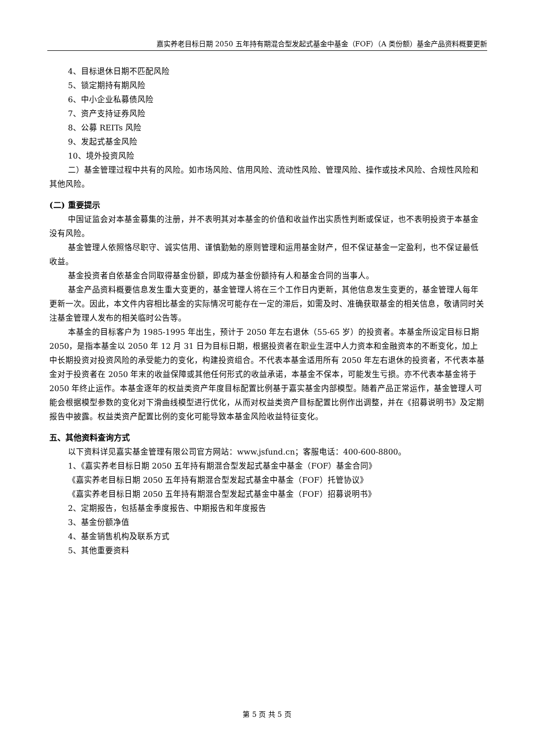嘉实养老目标日期 2050 五年持有期混合型发起式基金中基金（FOF）（A 类份额）基金产品资料概要更新
4、目标退休日期不匹配风险
5、锁定期持有期风险
6、中小企业私募债风险
7、资产支持证券风险
8、公募 REITs 风险
9、发起式基金风险
10、境外投资风险
二）基金管理过程中共有的风险。如市场风险、信用风险、流动性风险、管理风险、操作或技术风险、合规性风险和其他风险。
(二) 重要提示
中国证监会对本基金募集的注册，并不表明其对本基金的价值和收益作出实质性判断或保证，也不表明投资于本基金没有风险。
基金管理人依照恪尽职守、诚实信用、谨慎勤勉的原则管理和运用基金财产，但不保证基金一定盈利，也不保证最低收益。
基金投资者自依基金合同取得基金份额，即成为基金份额持有人和基金合同的当事人。
基金产品资料概要信息发生重大变更的，基金管理人将在三个工作日内更新，其他信息发生变更的，基金管理人每年更新一次。因此，本文件内容相比基金的实际情况可能存在一定的滞后，如需及时、准确获取基金的相关信息，敬请同时关注基金管理人发布的相关临时公告等。
本基金的目标客户为 1985-1995 年出生，预计于 2050 年左右退休（55-65 岁）的投资者。本基金所设定目标日期 2050，是指本基金以 2050 年 12 月 31 日为目标日期，根据投资者在职业生涯中人力资本和金融资本的不断变化，加上中长期投资对投资风险的承受能力的变化，构建投资组合。不代表本基金适用所有 2050 年左右退休的投资者，不代表本基金对于投资者在 2050 年末的收益保障或其他任何形式的收益承诺，本基金不保本，可能发生亏损。亦不代表本基金将于 2050 年终止运作。本基金逐年的权益类资产年度目标配置比例基于嘉实基金内部模型。随着产品正常运作，基金管理人可能会根据模型参数的变化对下滑曲线模型进行优化，从而对权益类资产目标配置比例作出调整，并在《招募说明书》及定期报告中披露。权益类资产配置比例的变化可能导致本基金风险收益特征变化。
五、其他资料查询方式
以下资料详见嘉实基金管理有限公司官方网站：www.jsfund.cn；客服电话：400-600-8800。
1、《嘉实养老目标日期 2050 五年持有期混合型发起式基金中基金（FOF）基金合同》
《嘉实养老目标日期 2050 五年持有期混合型发起式基金中基金（FOF）托管协议》
《嘉实养老目标日期 2050 五年持有期混合型发起式基金中基金（FOF）招募说明书》
2、定期报告，包括基金季度报告、中期报告和年度报告
3、基金份额净值
4、基金销售机构及联系方式
5、其他重要资料
第 5 页 共 5 页